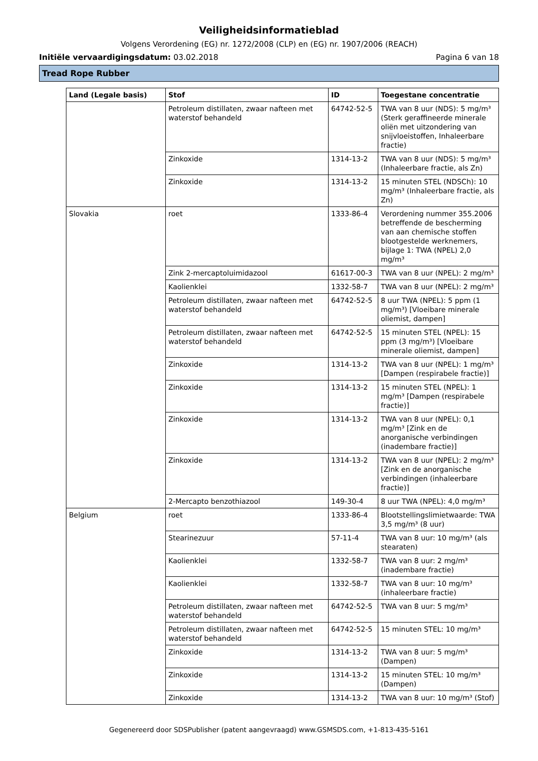Veiligheidsinformatieblad
Volgens Verordening (EG) nr. 1272/2008 (CLP) en (EG) nr. 1907/2006 (REACH)
Initiële vervaardigingsdatum: 03.02.2018 Pagina 6 van 18
Tread Rope Rubber
| Land (Legale basis) | Stof | ID | Toegestane concentratie |
| --- | --- | --- | --- |
| | Petroleum distillaten, zwaar nafteen met waterstof behandeld | 64742-52-5 | TWA van 8 uur (NDS): 5 mg/m³ (Sterk geraffineerde minerale oliën met uitzondering van snijvloeistoffen, Inhaleerbare fractie) |
| | Zinkoxide | 1314-13-2 | TWA van 8 uur (NDS): 5 mg/m³ (Inhaleerbare fractie, als Zn) |
| | Zinkoxide | 1314-13-2 | 15 minuten STEL (NDSCh): 10 mg/m³ (Inhaleerbare fractie, als Zn) |
| Slovakia | roet | 1333-86-4 | Verordening nummer 355.2006 betreffende de bescherming van aan chemische stoffen blootgestelde werknemers, bijlage 1: TWA (NPEL) 2,0 mg/m³ |
| | Zink 2-mercaptoluimidazool | 61617-00-3 | TWA van 8 uur (NPEL): 2 mg/m³ |
| | Kaolienklei | 1332-58-7 | TWA van 8 uur (NPEL): 2 mg/m³ |
| | Petroleum distillaten, zwaar nafteen met waterstof behandeld | 64742-52-5 | 8 uur TWA (NPEL): 5 ppm (1 mg/m³) [Vloeibare minerale oliemist, dampen] |
| | Petroleum distillaten, zwaar nafteen met waterstof behandeld | 64742-52-5 | 15 minuten STEL (NPEL): 15 ppm (3 mg/m³) [Vloeibare minerale oliemist, dampen] |
| | Zinkoxide | 1314-13-2 | TWA van 8 uur (NPEL): 1 mg/m³ [Dampen (respirabele fractie)] |
| | Zinkoxide | 1314-13-2 | 15 minuten STEL (NPEL): 1 mg/m³ [Dampen (respirabele fractie)] |
| | Zinkoxide | 1314-13-2 | TWA van 8 uur (NPEL): 0,1 mg/m³ [Zink en de anorganische verbindingen (inadembare fractie)] |
| | Zinkoxide | 1314-13-2 | TWA van 8 uur (NPEL): 2 mg/m³ [Zink en de anorganische verbindingen (inhaleerbare fractie)] |
| | 2-Mercapto benzothiazool | 149-30-4 | 8 uur TWA (NPEL): 4,0 mg/m³ |
| Belgium | roet | 1333-86-4 | Blootstellingslimietwaarde: TWA 3,5 mg/m³ (8 uur) |
| | Stearinezuur | 57-11-4 | TWA van 8 uur: 10 mg/m³ (als stearaten) |
| | Kaolienklei | 1332-58-7 | TWA van 8 uur: 2 mg/m³ (inadembare fractie) |
| | Kaolienklei | 1332-58-7 | TWA van 8 uur: 10 mg/m³ (inhaleerbare fractie) |
| | Petroleum distillaten, zwaar nafteen met waterstof behandeld | 64742-52-5 | TWA van 8 uur: 5 mg/m³ |
| | Petroleum distillaten, zwaar nafteen met waterstof behandeld | 64742-52-5 | 15 minuten STEL: 10 mg/m³ |
| | Zinkoxide | 1314-13-2 | TWA van 8 uur: 5 mg/m³ (Dampen) |
| | Zinkoxide | 1314-13-2 | 15 minuten STEL: 10 mg/m³ (Dampen) |
| | Zinkoxide | 1314-13-2 | TWA van 8 uur: 10 mg/m³ (Stof) |
Gegenereerd door SDSPublisher (patent aangevraagd) www.GSMSDS.com, +1-813-435-5161